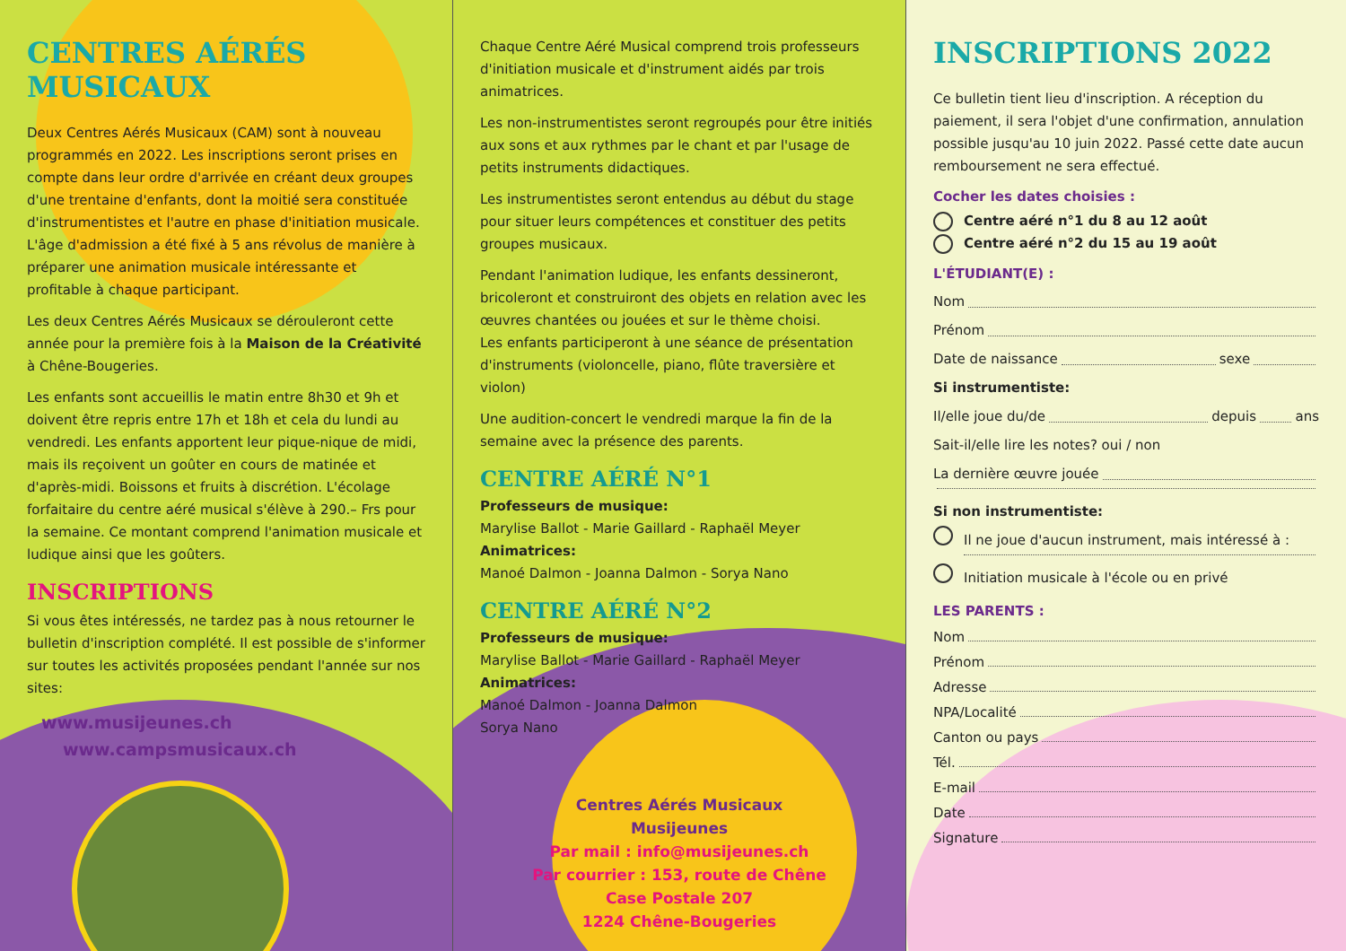CENTRES AÉRÉS MUSICAUX
Deux Centres Aérés Musicaux (CAM) sont à nouveau programmés en 2022. Les inscriptions seront prises en compte dans leur ordre d'arrivée en créant deux groupes d'une trentaine d'enfants, dont la moitié sera constituée d'instrumentistes et l'autre en phase d'initiation musicale. L'âge d'admission a été fixé à 5 ans révolus de manière à préparer une animation musicale intéressante et profitable à chaque participant.
Les deux Centres Aérés Musicaux se dérouleront cette année pour la première fois à la Maison de la Créativité à Chêne-Bougeries.
Les enfants sont accueillis le matin entre 8h30 et 9h et doivent être repris entre 17h et 18h et cela du lundi au vendredi. Les enfants apportent leur pique-nique de midi, mais ils reçoivent un goûter en cours de matinée et d'après-midi. Boissons et fruits à discrétion. L'écolage forfaitaire du centre aéré musical s'élève à 290.– Frs pour la semaine. Ce montant comprend l'animation musicale et ludique ainsi que les goûters.
INSCRIPTIONS
Si vous êtes intéressés, ne tardez pas à nous retourner le bulletin d'inscription complété. Il est possible de s'informer sur toutes les activités proposées pendant l'année sur nos sites:
www.musijeunes.ch
www.campsmusicaux.ch
Chaque Centre Aéré Musical comprend trois professeurs d'initiation musicale et d'instrument aidés par trois animatrices.
Les non-instrumentistes seront regroupés pour être initiés aux sons et aux rythmes par le chant et par l'usage de petits instruments didactiques.
Les instrumentistes seront entendus au début du stage pour situer leurs compétences et constituer des petits groupes musicaux.
Pendant l'animation ludique, les enfants dessineront, bricoleront et construiront des objets en relation avec les œuvres chantées ou jouées et sur le thème choisi.
Les enfants participeront à une séance de présentation d'instruments (violoncelle, piano, flûte traversière et violon)
Une audition-concert le vendredi marque la fin de la semaine avec la présence des parents.
CENTRE AÉRÉ N°1
Professeurs de musique:
Marylise Ballot - Marie Gaillard - Raphaël Meyer
Animatrices:
Manoé Dalmon - Joanna Dalmon - Sorya Nano
CENTRE AÉRÉ N°2
Professeurs de musique:
Marylise Ballot - Marie Gaillard - Raphaël Meyer
Animatrices:
Manoé Dalmon - Joanna Dalmon
Sorya Nano
Centres Aérés Musicaux
Musijeunes
Par mail : info@musijeunes.ch
Par courrier : 153, route de Chêne
Case Postale 207
1224 Chêne-Bougeries
INSCRIPTIONS 2022
Ce bulletin tient lieu d'inscription. A réception du paiement, il sera l'objet d'une confirmation, annulation possible jusqu'au 10 juin 2022. Passé cette date aucun remboursement ne sera effectué.
Cocher les dates choisies :
Centre aéré n°1 du 8 au 12 août
Centre aéré n°2 du 15 au 19 août
L'ÉTUDIANT(E) :
Nom
Prénom
Date de naissance sexe
Si instrumentiste:
Il/elle joue du/de depuis ans
Sait-il/elle lire les notes? oui / non
La dernière œuvre jouée
Si non instrumentiste:
Il ne joue d'aucun instrument, mais intéressé à :
Initiation musicale à l'école ou en privé
LES PARENTS :
Nom
Prénom
Adresse
NPA/Localité
Canton ou pays
Tél.
E-mail
Date
Signature